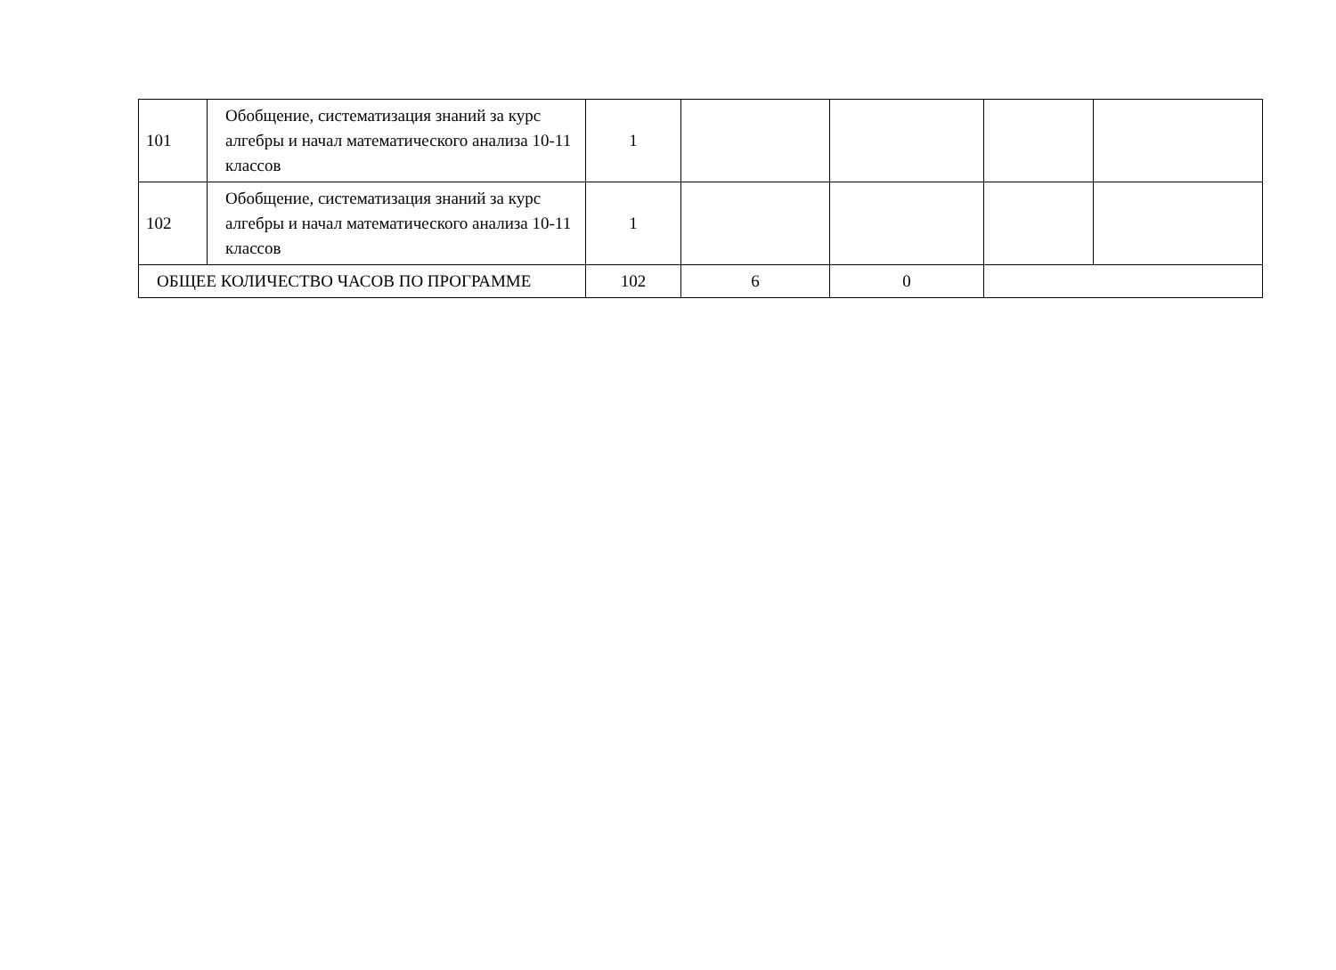| 101 | Обобщение, систематизация знаний за курс алгебры и начал математического анализа 10-11 классов | 1 | | | | |
| 102 | Обобщение, систематизация знаний за курс алгебры и начал математического анализа 10-11 классов | 1 | | | | |
| ОБЩЕЕ КОЛИЧЕСТВО ЧАСОВ ПО ПРОГРАММЕ | | 102 | 6 | 0 | | |